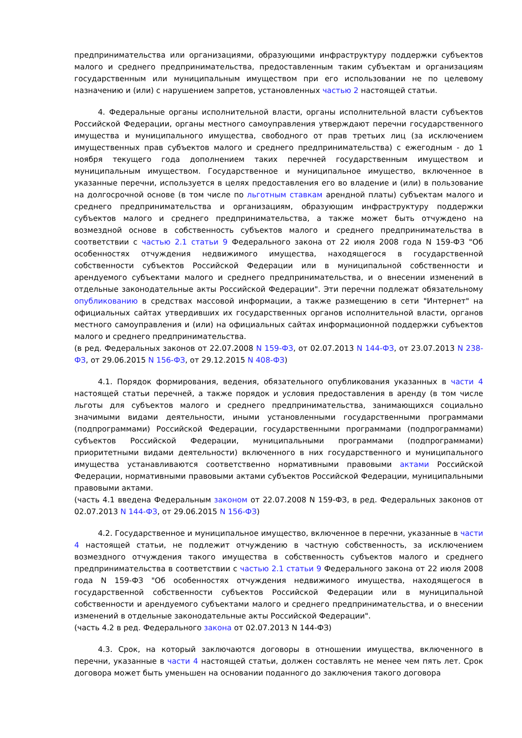предпринимательства или организациями, образующими инфраструктуру поддержки субъектов малого и среднего предпринимательства, предоставленным таким субъектам и организациям государственным или муниципальным имуществом при его использовании не по целевому назначению и (или) с нарушением запретов, установленных частью 2 настоящей статьи.
4. Федеральные органы исполнительной власти, органы исполнительной власти субъектов Российской Федерации, органы местного самоуправления утверждают перечни государственного имущества и муниципального имущества, свободного от прав третьих лиц (за исключением имущественных прав субъектов малого и среднего предпринимательства) с ежегодным - до 1 ноября текущего года дополнением таких перечней государственным имуществом и муниципальным имуществом. Государственное и муниципальное имущество, включенное в указанные перечни, используется в целях предоставления его во владение и (или) в пользование на долгосрочной основе (в том числе по льготным ставкам арендной платы) субъектам малого и среднего предпринимательства и организациям, образующим инфраструктуру поддержки субъектов малого и среднего предпринимательства, а также может быть отчуждено на возмездной основе в собственность субъектов малого и среднего предпринимательства в соответствии с частью 2.1 статьи 9 Федерального закона от 22 июля 2008 года N 159-ФЗ "Об особенностях отчуждения недвижимого имущества, находящегося в государственной собственности субъектов Российской Федерации или в муниципальной собственности и арендуемого субъектами малого и среднего предпринимательства, и о внесении изменений в отдельные законодательные акты Российской Федерации". Эти перечни подлежат обязательному опубликованию в средствах массовой информации, а также размещению в сети "Интернет" на официальных сайтах утвердивших их государственных органов исполнительной власти, органов местного самоуправления и (или) на официальных сайтах информационной поддержки субъектов малого и среднего предпринимательства.
(в ред. Федеральных законов от 22.07.2008 N 159-ФЗ, от 02.07.2013 N 144-ФЗ, от 23.07.2013 N 238-ФЗ, от 29.06.2015 N 156-ФЗ, от 29.12.2015 N 408-ФЗ)
4.1. Порядок формирования, ведения, обязательного опубликования указанных в части 4 настоящей статьи перечней, а также порядок и условия предоставления в аренду (в том числе льготы для субъектов малого и среднего предпринимательства, занимающихся социально значимыми видами деятельности, иными установленными государственными программами (подпрограммами) Российской Федерации, государственными программами (подпрограммами) субъектов Российской Федерации, муниципальными программами (подпрограммами) приоритетными видами деятельности) включенного в них государственного и муниципального имущества устанавливаются соответственно нормативными правовыми актами Российской Федерации, нормативными правовыми актами субъектов Российской Федерации, муниципальными правовыми актами.
(часть 4.1 введена Федеральным законом от 22.07.2008 N 159-ФЗ, в ред. Федеральных законов от 02.07.2013 N 144-ФЗ, от 29.06.2015 N 156-ФЗ)
4.2. Государственное и муниципальное имущество, включенное в перечни, указанные в части 4 настоящей статьи, не подлежит отчуждению в частную собственность, за исключением возмездного отчуждения такого имущества в собственность субъектов малого и среднего предпринимательства в соответствии с частью 2.1 статьи 9 Федерального закона от 22 июля 2008 года N 159-ФЗ "Об особенностях отчуждения недвижимого имущества, находящегося в государственной собственности субъектов Российской Федерации или в муниципальной собственности и арендуемого субъектами малого и среднего предпринимательства, и о внесении изменений в отдельные законодательные акты Российской Федерации".
(часть 4.2 в ред. Федерального закона от 02.07.2013 N 144-ФЗ)
4.3. Срок, на который заключаются договоры в отношении имущества, включенного в перечни, указанные в части 4 настоящей статьи, должен составлять не менее чем пять лет. Срок договора может быть уменьшен на основании поданного до заключения такого договора